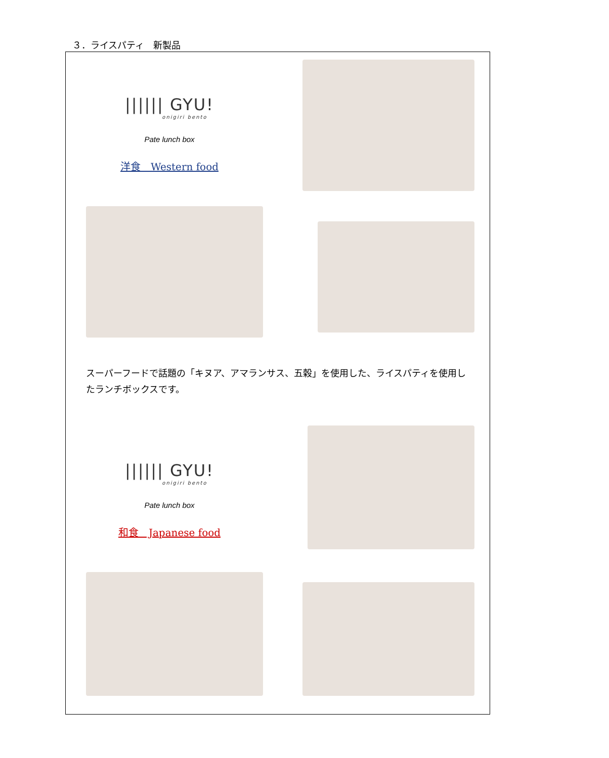３．ライスパティ　新製品
|||||| GYU!
onigiri bento
Pate lunch box
洋食　Western food
スーパーフードで話題の「キヌア、アマランサス、五穀」を使用した、ライスパティを使用したランチボックスです。
|||||| GYU!
onigiri bento
Pate lunch box
和食　Japanese food